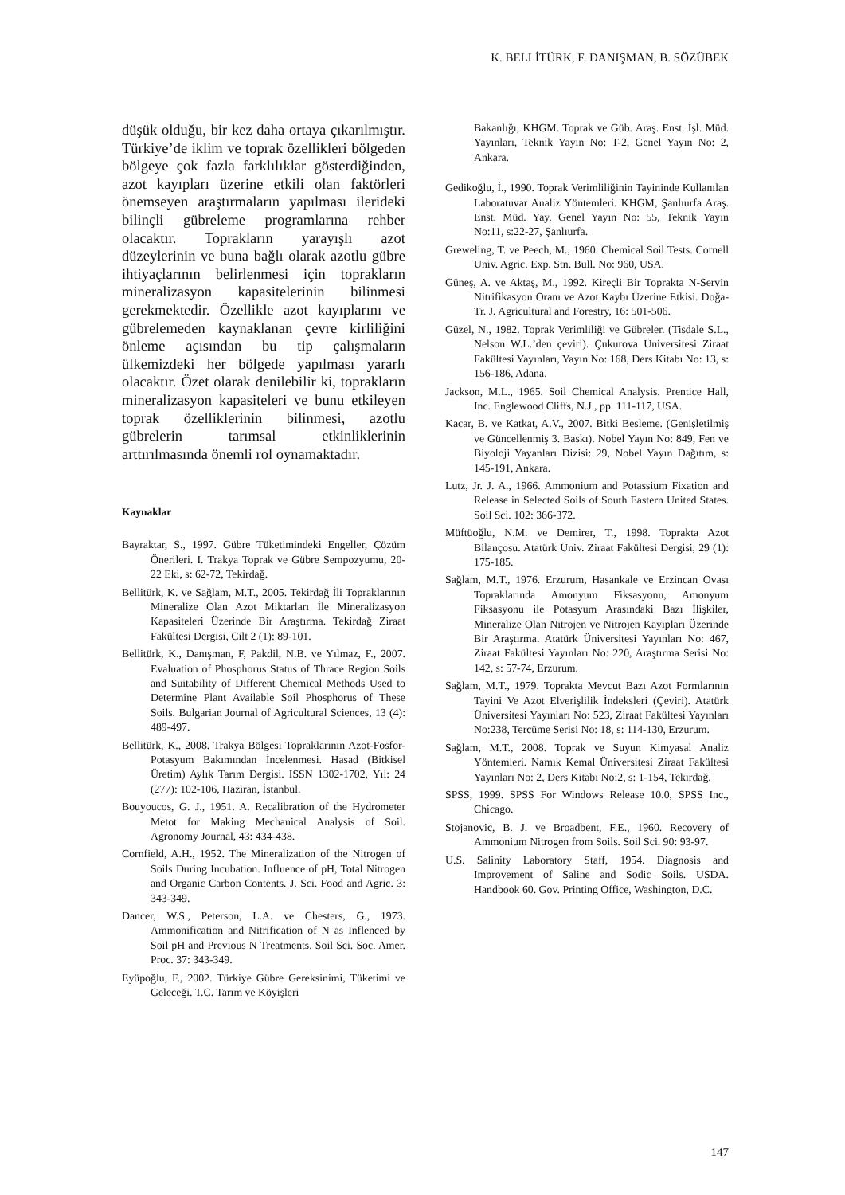K. BELLİTÜRK, F. DANIŞMAN, B. SÖZÜBEK
düşük olduğu, bir kez daha ortaya çıkarılmıştır. Türkiye’de iklim ve toprak özellikleri bölgeden bölgeye çok fazla farklılıklar gösterdiğinden, azot kayıpları üzerine etkili olan faktörleri önemseyen araştırmaların yapılması ilerideki bilinçli gübreleme programlarına rehber olacaktır. Toprakların yarayışlı azot düzeylerinin ve buna bağlı olarak azotlu gübre ihtiyaçlarının belirlenmesi için toprakların mineralizasyon kapasitelerinin bilinmesi gerekmektedir. Özellikle azot kayıplarını ve gübrelemeden kaynaklanan çevre kirliliğini önleme açısından bu tip çalışmaların ülkemizdeki her bölgede yapılması yararlı olacaktır. Özet olarak denilebilir ki, toprakların mineralizasyon kapasiteleri ve bunu etkileyen toprak özelliklerinin bilinmesi, azotlu gübrelerin tarımsal etkinliklerinin arttırılmasında önemli rol oynamaktadır.
Kaynaklar
Bayraktar, S., 1997. Gübre Tüketimindeki Engeller, Çözüm Önerileri. I. Trakya Toprak ve Gübre Sempozyumu, 20-22 Eki, s: 62-72, Tekirdağ.
Bellitürk, K. ve Sağlam, M.T., 2005. Tekirdağ İli Topraklarının Mineralize Olan Azot Miktarları İle Mineralizasyon Kapasiteleri Üzerinde Bir Araştırma. Tekirdağ Ziraat Fakültesi Dergisi, Cilt 2 (1): 89-101.
Bellitürk, K., Danışman, F, Pakdil, N.B. ve Yılmaz, F., 2007. Evaluation of Phosphorus Status of Thrace Region Soils and Suitability of Different Chemical Methods Used to Determine Plant Available Soil Phosphorus of These Soils. Bulgarian Journal of Agricultural Sciences, 13 (4): 489-497.
Bellitürk, K., 2008. Trakya Bölgesi Topraklarının Azot-Fosfor-Potasyum Bakımından İncelenmesi. Hasad (Bitkisel Üretim) Aylık Tarım Dergisi. ISSN 1302-1702, Yıl: 24 (277): 102-106, Haziran, İstanbul.
Bouyoucos, G. J., 1951. A. Recalibration of the Hydrometer Metot for Making Mechanical Analysis of Soil. Agronomy Journal, 43: 434-438.
Cornfield, A.H., 1952. The Mineralization of the Nitrogen of Soils During Incubation. Influence of pH, Total Nitrogen and Organic Carbon Contents. J. Sci. Food and Agric. 3: 343-349.
Dancer, W.S., Peterson, L.A. ve Chesters, G., 1973. Ammonification and Nitrification of N as Inflenced by Soil pH and Previous N Treatments. Soil Sci. Soc. Amer. Proc. 37: 343-349.
Eyüpoğlu, F., 2002. Türkiye Gübre Gereksinimi, Tüketimi ve Geleceği. T.C. Tarım ve Köyişleri
Bakanlığı, KHGM. Toprak ve Güb. Araş. Enst. İşl. Müd. Yayınları, Teknik Yayın No: T-2, Genel Yayın No: 2, Ankara.
Gedikoğlu, İ., 1990. Toprak Verimliliğinin Tayininde Kullanılan Laboratuvar Analiz Yöntemleri. KHGM, Şanlıurfa Araş. Enst. Müd. Yay. Genel Yayın No: 55, Teknik Yayın No:11, s:22-27, Şanlıurfa.
Greweling, T. ve Peech, M., 1960. Chemical Soil Tests. Cornell Univ. Agric. Exp. Stn. Bull. No: 960, USA.
Güneş, A. ve Aktaş, M., 1992. Kireçli Bir Toprakta N-Servin Nitrifikasyon Oranı ve Azot Kaybı Üzerine Etkisi. Doğa-Tr. J. Agricultural and Forestry, 16: 501-506.
Güzel, N., 1982. Toprak Verimliliği ve Gübreler. (Tisdale S.L., Nelson W.L.’den çeviri). Çukurova Üniversitesi Ziraat Fakültesi Yayınları, Yayın No: 168, Ders Kitabı No: 13, s: 156-186, Adana.
Jackson, M.L., 1965. Soil Chemical Analysis. Prentice Hall, Inc. Englewood Cliffs, N.J., pp. 111-117, USA.
Kacar, B. ve Katkat, A.V., 2007. Bitki Besleme. (Genişletilmiş ve Güncellenmiş 3. Baskı). Nobel Yayın No: 849, Fen ve Biyoloji Yayanları Dizisi: 29, Nobel Yayın Dağıtım, s: 145-191, Ankara.
Lutz, Jr. J. A., 1966. Ammonium and Potassium Fixation and Release in Selected Soils of South Eastern United States. Soil Sci. 102: 366-372.
Müftüoğlu, N.M. ve Demirer, T., 1998. Toprakta Azot Bilançosu. Atatürk Üniv. Ziraat Fakültesi Dergisi, 29 (1): 175-185.
Sağlam, M.T., 1976. Erzurum, Hasankale ve Erzincan Ovası Topraklarında Amonyum Fiksasyonu, Amonyum Fiksasyonu ile Potasyum Arasındaki Bazı İlişkiler, Mineralize Olan Nitrojen ve Nitrojen Kayıpları Üzerinde Bir Araştırma. Atatürk Üniversitesi Yayınları No: 467, Ziraat Fakültesi Yayınları No: 220, Araştırma Serisi No: 142, s: 57-74, Erzurum.
Sağlam, M.T., 1979. Toprakta Mevcut Bazı Azot Formlarının Tayini Ve Azot Elverişlilik İndeksleri (Çeviri). Atatürk Üniversitesi Yayınları No: 523, Ziraat Fakültesi Yayınları No:238, Tercüme Serisi No: 18, s: 114-130, Erzurum.
Sağlam, M.T., 2008. Toprak ve Suyun Kimyasal Analiz Yöntemleri. Namık Kemal Üniversitesi Ziraat Fakültesi Yayınları No: 2, Ders Kitabı No:2, s: 1-154, Tekirdağ.
SPSS, 1999. SPSS For Windows Release 10.0, SPSS Inc., Chicago.
Stojanovic, B. J. ve Broadbent, F.E., 1960. Recovery of Ammonium Nitrogen from Soils. Soil Sci. 90: 93-97.
U.S. Salinity Laboratory Staff, 1954. Diagnosis and Improvement of Saline and Sodic Soils. USDA. Handbook 60. Gov. Printing Office, Washington, D.C.
147